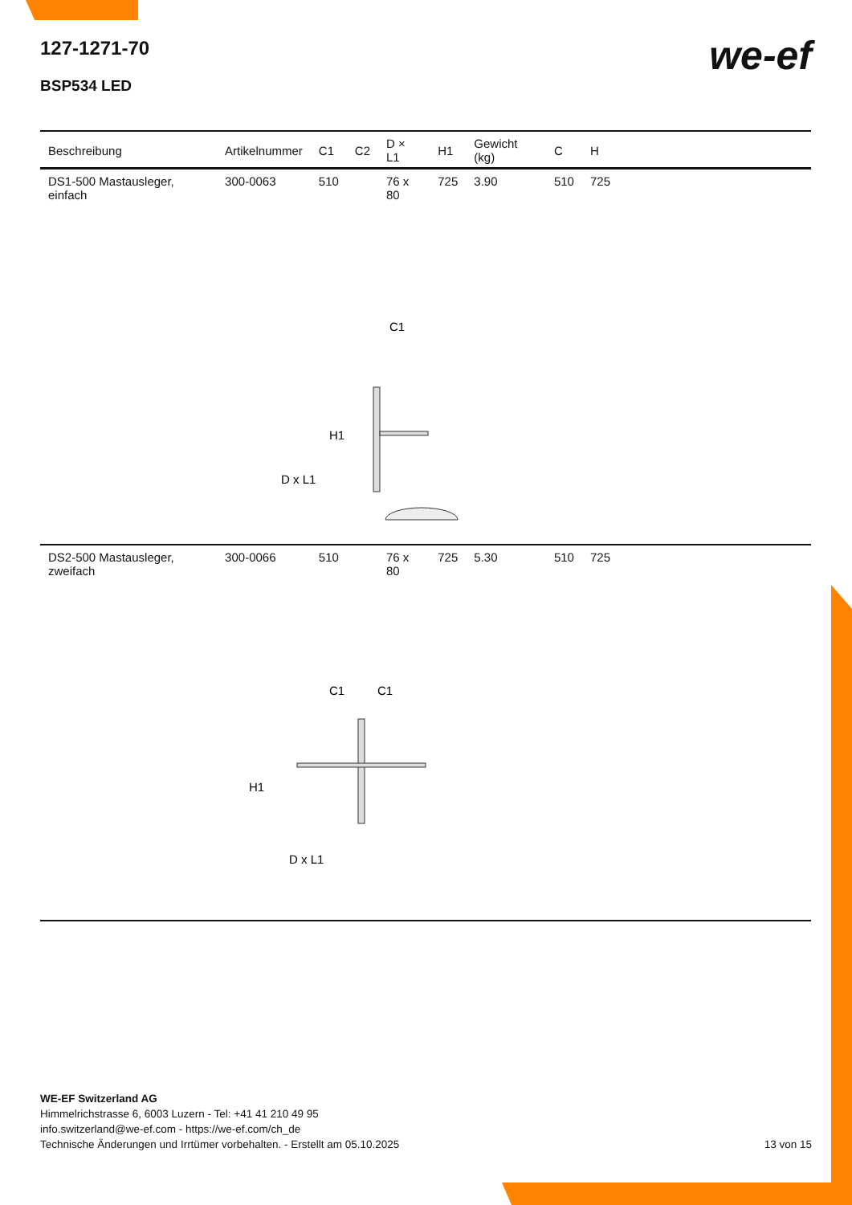we-ef
127-1271-70
BSP534 LED
| Beschreibung | Artikelnummer | C1 | C2 | D × L1 | H1 | Gewicht (kg) | C | H | |
| --- | --- | --- | --- | --- | --- | --- | --- | --- | --- |
| DS1-500 Mastausleger, einfach | 300-0063 | 510 | | 76 x 80 | 725 | 3.90 | 510 | 725 | |
| C1 H1 D x L1 | | | | | | | | | |
| DS2-500 Mastausleger, zweifach | 300-0066 | 510 | | 76 x 80 | 725 | 5.30 | 510 | 725 | |
| C1 C1 H1 D x L1 | | | | | | | | | |
WE-EF Switzerland AG
Himmelrichstrasse 6, 6003 Luzern - Tel: +41 41 210 49 95
info.switzerland@we-ef.com - https://we-ef.com/ch_de
Technische Änderungen und Irrtümer vorbehalten. - Erstellt am 05.10.2025
13 von 15